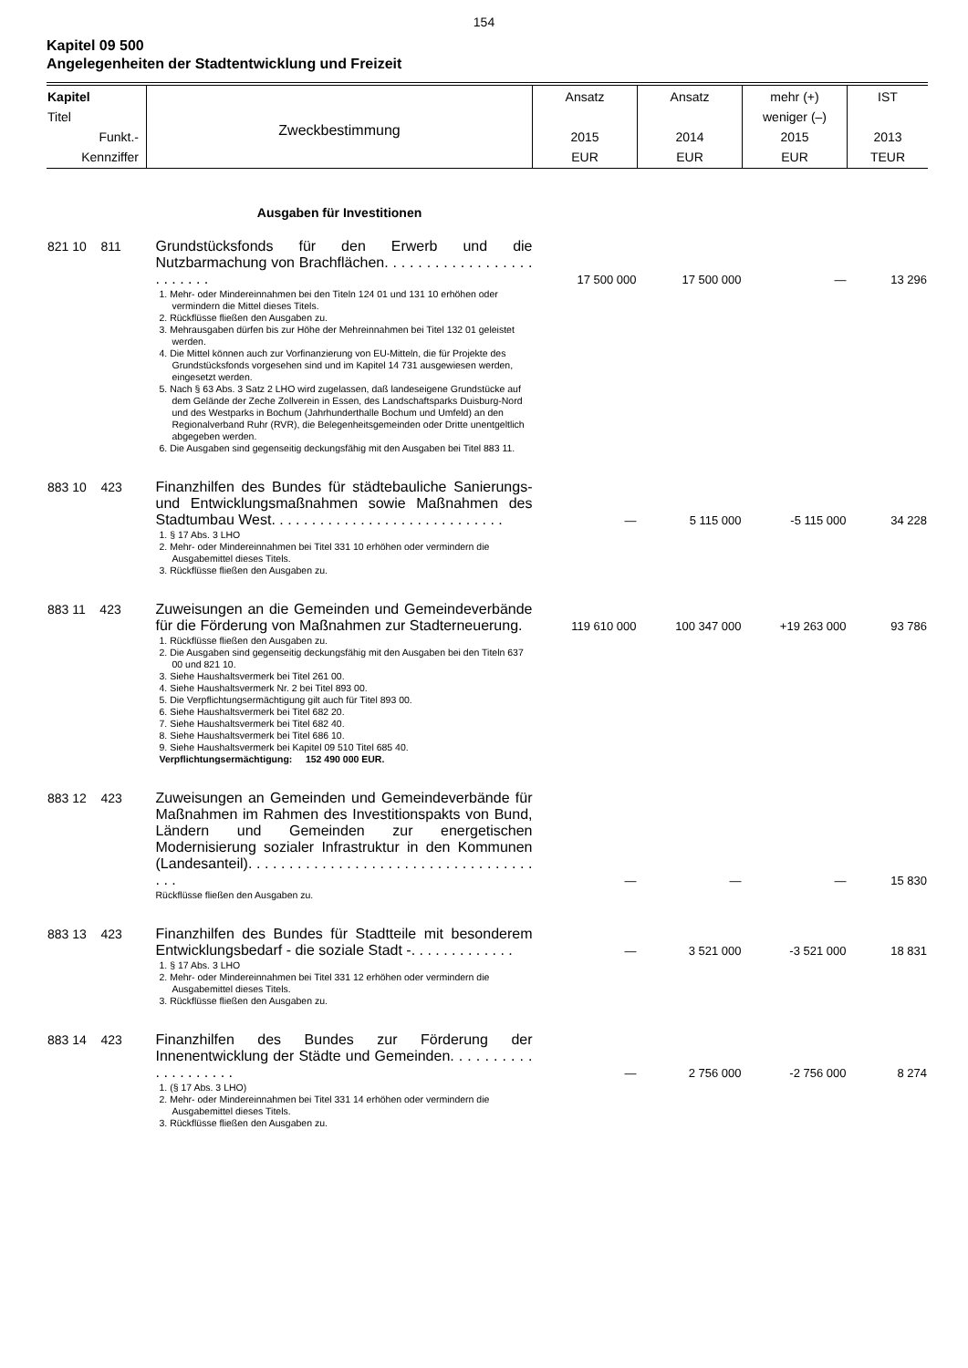154
Kapitel 09 500
Angelegenheiten der Stadtentwicklung und Freizeit
| Kapitel Titel Funkt.- Kennziffer | Zweckbestimmung | Ansatz 2015 EUR | Ansatz 2014 EUR | mehr (+) weniger (–) 2015 EUR | IST 2013 TEUR |
| --- | --- | --- | --- | --- | --- |
| | Ausgaben für Investitionen | | | | |
| 821 10 811 | Grundstücksfonds für den Erwerb und die Nutzbarmachung von Brachflächen. . . . . . . . . . . . . . . . . . . . . . . . . | 17 500 000 | 17 500 000 | — | 13 296 |
| | 1. Mehr- oder Mindereinnahmen bei den Titeln 124 01 und 131 10 erhöhen oder vermindern die Mittel dieses Titels. 2. Rückflüsse fließen den Ausgaben zu. 3. Mehrausgaben dürfen bis zur Höhe der Mehreinnahmen bei Titel 132 01 geleistet werden. 4. Die Mittel können auch zur Vorfinanzierung von EU-Mitteln, die für Projekte des Grundstücksfonds vorgesehen sind und im Kapitel 14 731 ausgewiesen werden, eingesetzt werden. 5. Nach § 63 Abs. 3 Satz 2 LHO wird zugelassen, daß landeseigene Grundstücke auf dem Gelände der Zeche Zollverein in Essen, des Landschaftsparks Duisburg-Nord und des Westparks in Bochum (Jahrhunderthalle Bochum und Umfeld) an den Regionalverband Ruhr (RVR), die Belegenheitsgemeinden oder Dritte unentgeltlich abgegeben werden. 6. Die Ausgaben sind gegenseitig deckungsfähig mit den Ausgaben bei Titel 883 11. | | | | |
| 883 10 423 | Finanzhilfen des Bundes für städtebauliche Sanierungs- und Entwicklungsmaßnahmen sowie Maßnahmen des Stadtumbau West. . . . . . . . . . . . . . . . . . . . . . . . . . . . . | — | 5 115 000 | -5 115 000 | 34 228 |
| | 1. § 17 Abs. 3 LHO 2. Mehr- oder Mindereinnahmen bei Titel 331 10 erhöhen oder vermindern die Ausgabemittel dieses Titels. 3. Rückflüsse fließen den Ausgaben zu. | | | | |
| 883 11 423 | Zuweisungen an die Gemeinden und Gemeindeverbände für die Förderung von Maßnahmen zur Stadterneuerung. | 119 610 000 | 100 347 000 | +19 263 000 | 93 786 |
| | 1. Rückflüsse fließen den Ausgaben zu. 2. Die Ausgaben sind gegenseitig deckungsfähig mit den Ausgaben bei den Titeln 637 00 und 821 10. 3. Siehe Haushaltsvermerk bei Titel 261 00. 4. Siehe Haushaltsvermerk Nr. 2 bei Titel 893 00. 5. Die Verpflichtungsermächtigung gilt auch für Titel 893 00. 6. Siehe Haushaltsvermerk bei Titel 682 20. 7. Siehe Haushaltsvermerk bei Titel 682 40. 8. Siehe Haushaltsvermerk bei Titel 686 10. 9. Siehe Haushaltsvermerk bei Kapitel 09 510 Titel 685 40. Verpflichtungsermächtigung: 152 490 000 EUR. | | | | |
| 883 12 423 | Zuweisungen an Gemeinden und Gemeindeverbände für Maßnahmen im Rahmen des Investitionspakts von Bund, Ländern und Gemeinden zur energetischen Modernisierung sozialer Infrastruktur in den Kommunen (Landesanteil). . . . . . . . . . . . . . . . . . . . . . . . . . . . . . . . . . . . . . | — | — | — | 15 830 |
| | Rückflüsse fließen den Ausgaben zu. | | | | |
| 883 13 423 | Finanzhilfen des Bundes für Stadtteile mit besonderem Entwicklungsbedarf - die soziale Stadt -. . . . . . . . . . . . . | — | 3 521 000 | -3 521 000 | 18 831 |
| | 1. § 17 Abs. 3 LHO 2. Mehr- oder Mindereinnahmen bei Titel 331 12 erhöhen oder vermindern die Ausgabemittel dieses Titels. 3. Rückflüsse fließen den Ausgaben zu. | | | | |
| 883 14 423 | Finanzhilfen des Bundes zur Förderung der Innenentwicklung der Städte und Gemeinden. . . . . . . . . . . . . . . . . . . . | — | 2 756 000 | -2 756 000 | 8 274 |
| | 1. (§ 17 Abs. 3 LHO) 2. Mehr- oder Mindereinnahmen bei Titel 331 14 erhöhen oder vermindern die Ausgabemittel dieses Titels. 3. Rückflüsse fließen den Ausgaben zu. | | | | |